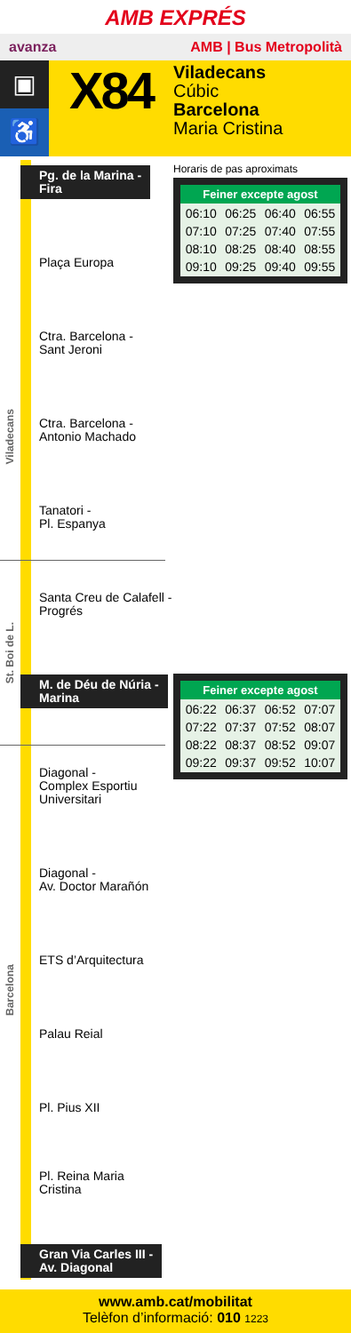AMB EXPRÉS
avanza AMB | Bus Metropolità
▣
♿
X84
Viladecans
Cúbic
Barcelona
Maria Cristina
Horaris de pas aproximats
Feiner excepte agost
| 06:10 | 06:25 | 06:40 | 06:55 |
| 07:10 | 07:25 | 07:40 | 07:55 |
| 08:10 | 08:25 | 08:40 | 08:55 |
| 09:10 | 09:25 | 09:40 | 09:55 |
Pg. de la Marina -
Fira
Plaça Europa
Ctra. Barcelona -
Sant Jeroni
Ctra. Barcelona -
Antonio Machado
Viladecans
Tanatori -
Pl. Espanya
Santa Creu de Calafell -
Progrés
St. Boi de L.
M. de Déu de Núria -
Marina
Feiner excepte agost
| 06:22 | 06:37 | 06:52 | 07:07 |
| 07:22 | 07:37 | 07:52 | 08:07 |
| 08:22 | 08:37 | 08:52 | 09:07 |
| 09:22 | 09:37 | 09:52 | 10:07 |
Diagonal -
Complex Esportiu
Universitari
Diagonal -
Av. Doctor Marañón
ETS d’Arquitectura
Barcelona
Palau Reial
Pl. Pius XII
Pl. Reina Maria
Cristina
Gran Via Carles III -
Av. Diagonal
www.amb.cat/mobilitat
Telèfon d’informació: 010 1223